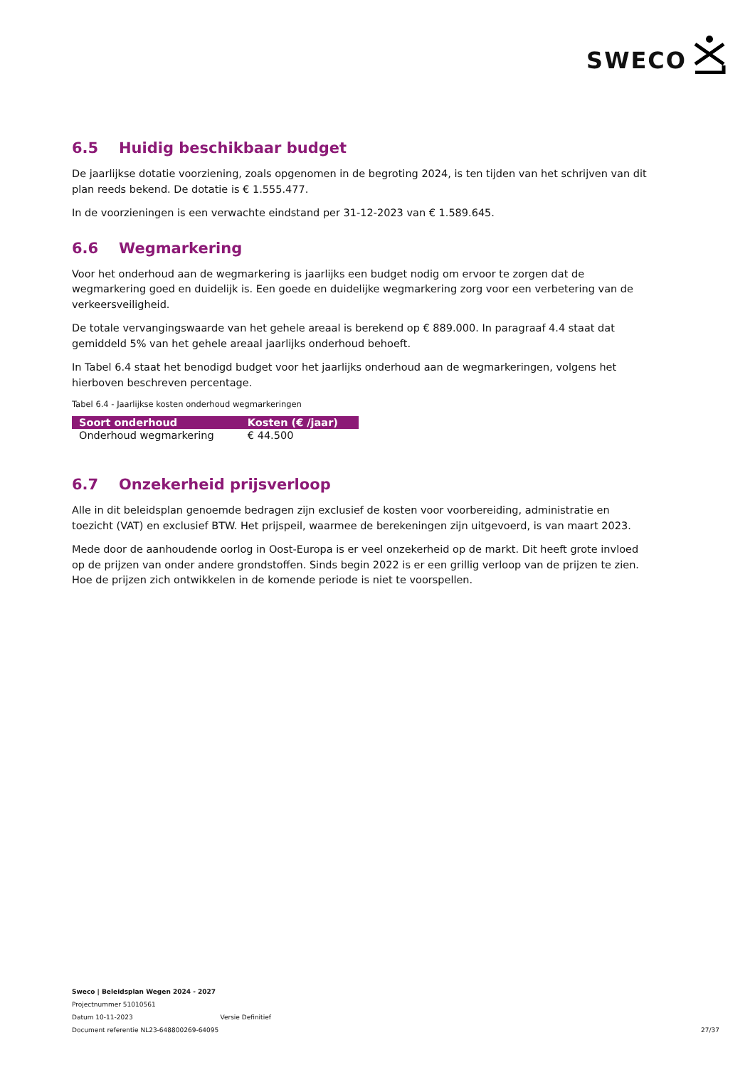SWECO
6.5 Huidig beschikbaar budget
De jaarlijkse dotatie voorziening, zoals opgenomen in de begroting 2024, is ten tijden van het schrijven van dit plan reeds bekend. De dotatie is € 1.555.477.
In de voorzieningen is een verwachte eindstand per 31-12-2023 van € 1.589.645.
6.6 Wegmarkering
Voor het onderhoud aan de wegmarkering is jaarlijks een budget nodig om ervoor te zorgen dat de wegmarkering goed en duidelijk is. Een goede en duidelijke wegmarkering zorg voor een verbetering van de verkeersveiligheid.
De totale vervangingswaarde van het gehele areaal is berekend op € 889.000. In paragraaf 4.4 staat dat gemiddeld 5% van het gehele areaal jaarlijks onderhoud behoeft.
In Tabel 6.4 staat het benodigd budget voor het jaarlijks onderhoud aan de wegmarkeringen, volgens het hierboven beschreven percentage.
Tabel 6.4 - Jaarlijkse kosten onderhoud wegmarkeringen
| Soort onderhoud | Kosten (€ /jaar) |
| --- | --- |
| Onderhoud wegmarkering | € 44.500 |
6.7 Onzekerheid prijsverloop
Alle in dit beleidsplan genoemde bedragen zijn exclusief de kosten voor voorbereiding, administratie en toezicht (VAT) en exclusief BTW. Het prijspeil, waarmee de berekeningen zijn uitgevoerd, is van maart 2023.
Mede door de aanhoudende oorlog in Oost-Europa is er veel onzekerheid op de markt. Dit heeft grote invloed op de prijzen van onder andere grondstoffen. Sinds begin 2022 is er een grillig verloop van de prijzen te zien. Hoe de prijzen zich ontwikkelen in de komende periode is niet te voorspellen.
Sweco | Beleidsplan Wegen 2024 - 2027
Projectnummer 51010561
Datum 10-11-2023 Versie Definitief
Document referentie NL23-648800269-64095
27/37